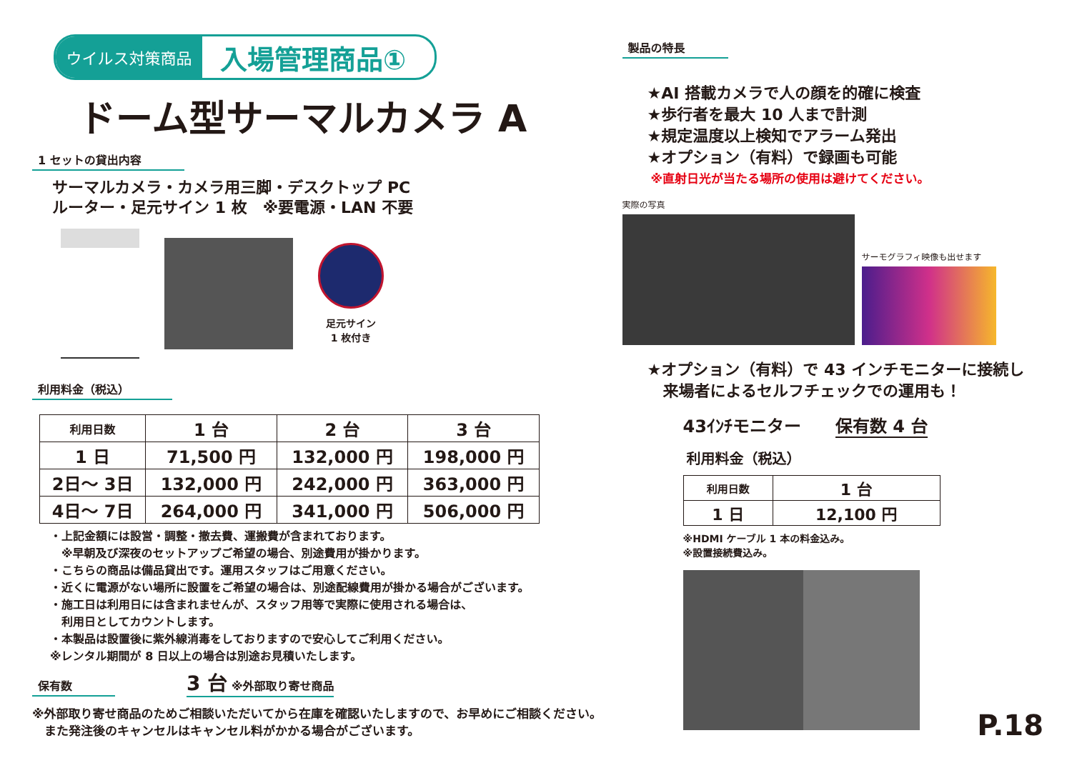ウイルス対策商品
入場管理商品①
ドーム型サーマルカメラ A
1 セットの貸出内容
サーマルカメラ・カメラ用三脚・デスクトップ PC
ルーター・足元サイン 1 枚　※要電源・LAN 不要
足元サイン
1 枚付き
利用料金（税込）
| 利用日数 | 1 台 | 2 台 | 3 台 |
| --- | --- | --- | --- |
| 1 日 | 71,500 円 | 132,000 円 | 198,000 円 |
| 2日～ 3日 | 132,000 円 | 242,000 円 | 363,000 円 |
| 4日～ 7日 | 264,000 円 | 341,000 円 | 506,000 円 |
・上記金額には設営・調整・撤去費、運搬費が含まれております。
　※早朝及び深夜のセットアップご希望の場合、別途費用が掛かります。
・こちらの商品は備品貸出です。運用スタッフはご用意ください。
・近くに電源がない場所に設置をご希望の場合は、別途配線費用が掛かる場合がございます。
・施工日は利用日には含まれませんが、スタッフ用等で実際に使用される場合は、
　利用日としてカウントします。
・本製品は設置後に紫外線消毒をしておりますので安心してご利用ください。
※レンタル期間が 8 日以上の場合は別途お見積いたします。
保有数
3 台 ※外部取り寄せ商品
※外部取り寄せ商品のためご相談いただいてから在庫を確認いたしますので、お早めにご相談ください。
　また発注後のキャンセルはキャンセル料がかかる場合がございます。
製品の特長
★AI 搭載カメラで人の顔を的確に検査
★歩行者を最大 10 人まで計測
★規定温度以上検知でアラーム発出
★オプション（有料）で録画も可能
※直射日光が当たる場所の使用は避けてください。
実際の写真
サーモグラフィ映像も出せます
★オプション（有料）で 43 インチモニターに接続し
　来場者によるセルフチェックでの運用も！
43ｲﾝﾁモニター　　保有数 4 台
利用料金（税込）
| 利用日数 | 1 台 |
| --- | --- |
| 1 日 | 12,100 円 |
※HDMI ケーブル 1 本の料金込み。
※設置接続費込み。
P.18